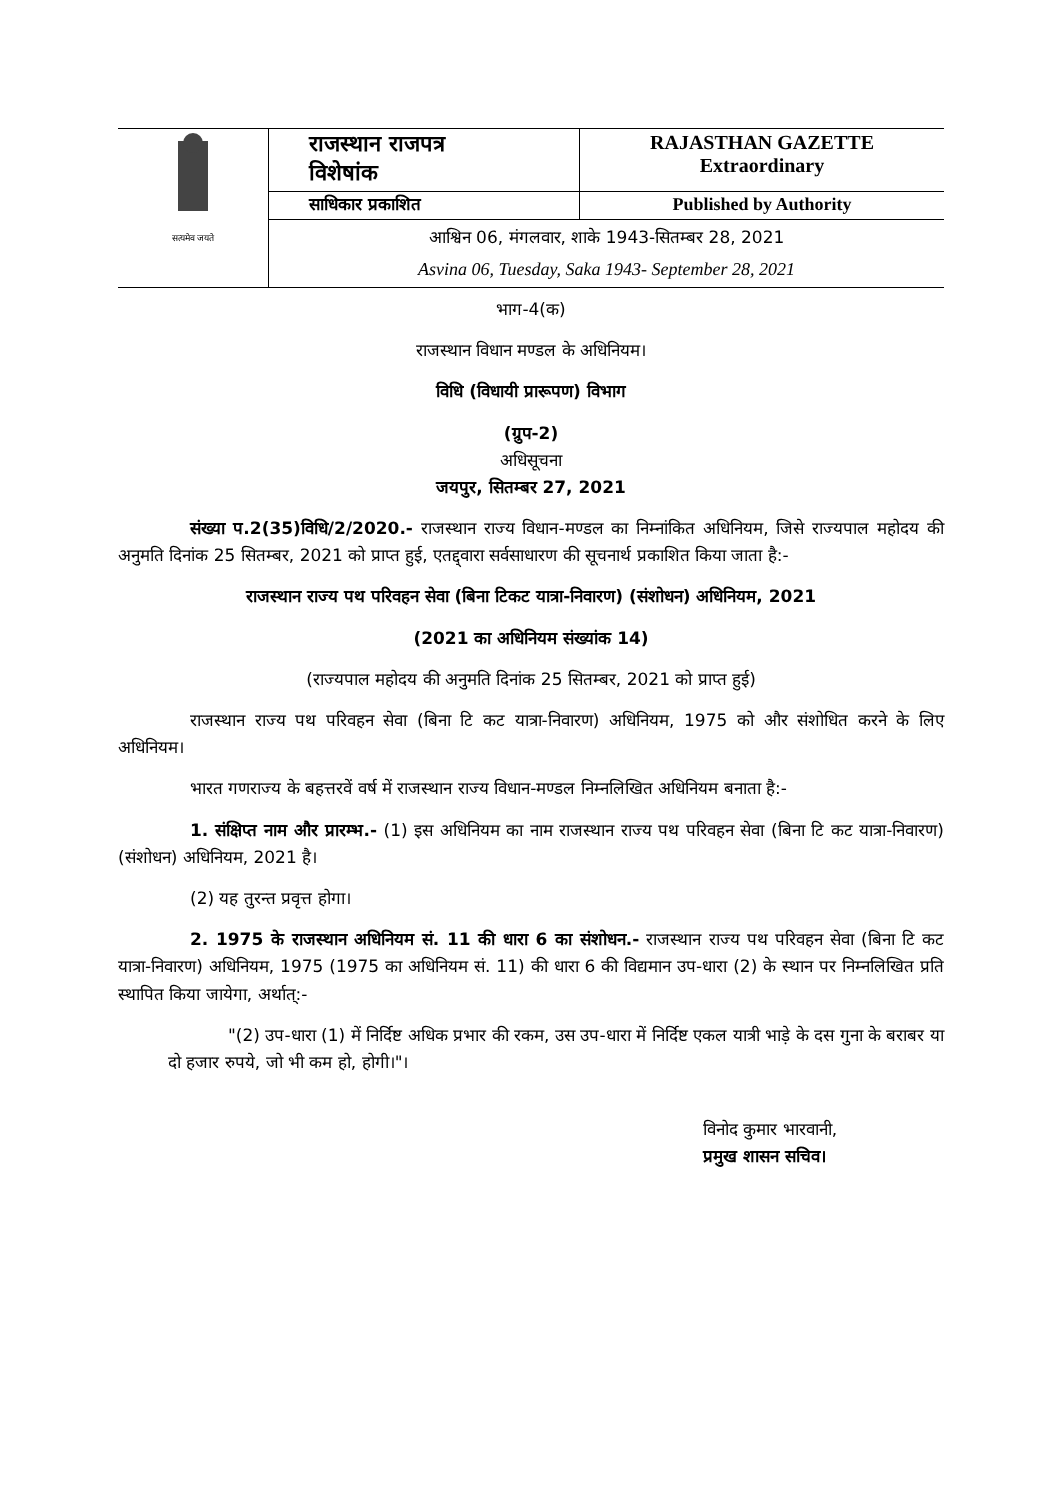| सत्यमेव जयते | राजस्थान राजपत्र विशेषांक | RAJASTHAN GAZETTE Extraordinary |
| | साधिकार प्रकाशित | Published by Authority |
| | आश्विन 06, मंगलवार, शाके 1943-सितम्बर 28, 2021 Asvina 06, Tuesday, Saka 1943- September 28, 2021 | |
भाग-4(क)
राजस्थान विधान मण्डल के अधिनियम।
विधि (विधायी प्रारूपण) विभाग
(ग्रुप-2)
अधिसूचना
जयपुर, सितम्बर 27, 2021
संख्या प.2(35)विधि/2/2020.- राजस्थान राज्य विधान-मण्डल का निम्नांकित अधिनियम, जिसे राज्यपाल महोदय की अनुमति दिनांक 25 सितम्बर, 2021 को प्राप्त हुई, एतद्द्वारा सर्वसाधारण की सूचनार्थ प्रकाशित किया जाता है:-
राजस्थान राज्य पथ परिवहन सेवा (बिना टिकट यात्रा-निवारण) (संशोधन) अधिनियम, 2021
(2021 का अधिनियम संख्यांक 14)
(राज्यपाल महोदय की अनुमति दिनांक 25 सितम्बर, 2021 को प्राप्त हुई)
राजस्थान राज्य पथ परिवहन सेवा (बिना टि कट यात्रा-निवारण) अधिनियम, 1975 को और संशोधित करने के लिए अधिनियम।
भारत गणराज्य के बहत्तरवें वर्ष में राजस्थान राज्य विधान-मण्डल निम्नलिखित अधिनियम बनाता है:-
1. संक्षिप्त नाम और प्रारम्भ.- (1) इस अधिनियम का नाम राजस्थान राज्य पथ परिवहन सेवा (बिना टि कट यात्रा-निवारण) (संशोधन) अधिनियम, 2021 है।
(2) यह तुरन्त प्रवृत्त होगा।
2. 1975 के राजस्थान अधिनियम सं. 11 की धारा 6 का संशोधन.- राजस्थान राज्य पथ परिवहन सेवा (बिना टि कट यात्रा-निवारण) अधिनियम, 1975 (1975 का अधिनियम सं. 11) की धारा 6 की विद्यमान उप-धारा (2) के स्थान पर निम्नलिखित प्रति स्थापित किया जायेगा, अर्थात्:-
"(2) उप-धारा (1) में निर्दिष्ट अधिक प्रभार की रकम, उस उप-धारा में निर्दिष्ट एकल यात्री भाड़े के दस गुना के बराबर या दो हजार रुपये, जो भी कम हो, होगी।"।
विनोद कुमार भारवानी,
प्रमुख शासन सचिव।